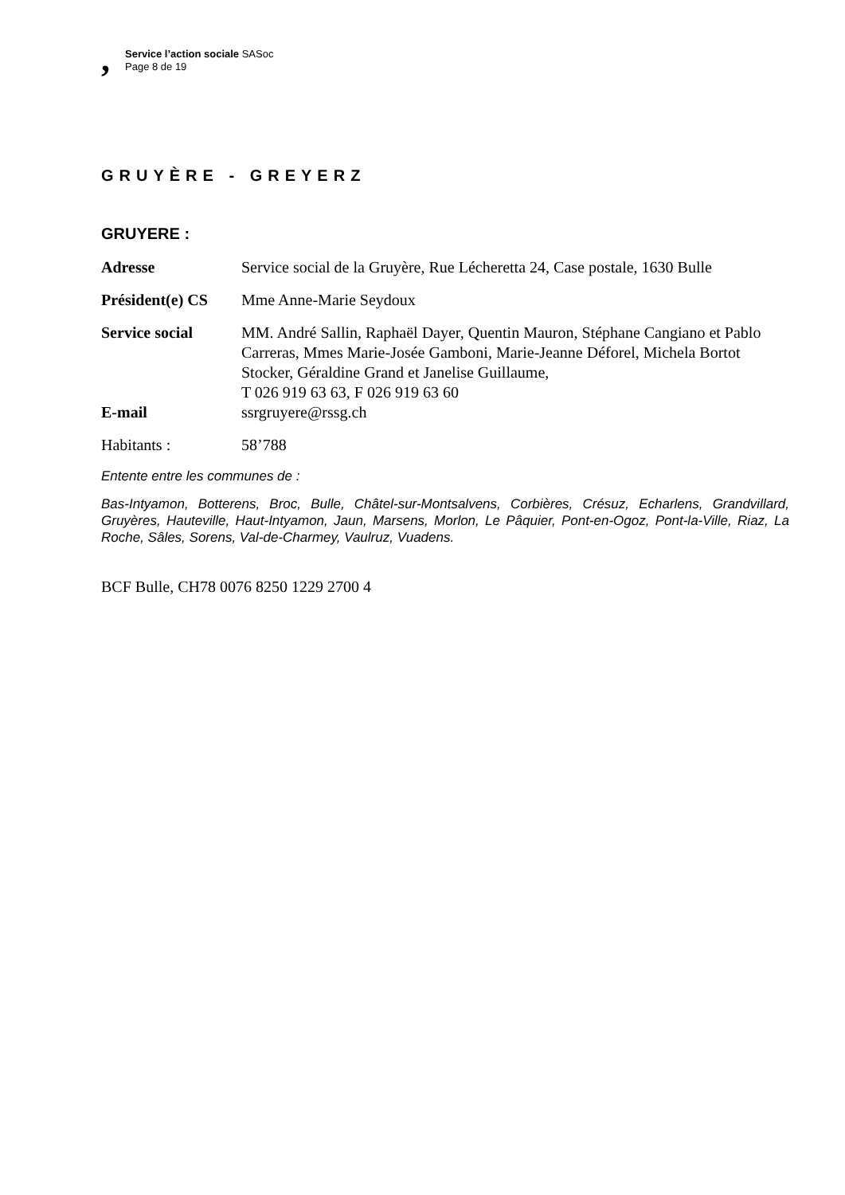,
Service l’action sociale SASoc
Page 8 de 19
GRUYÈRE - GREYERZ
GRUYERE :
Adresse Service social de la Gruyère, Rue Lécheretta 24, Case postale, 1630 Bulle
Président(e) CS
Mme Anne-Marie Seydoux
Service social MM. André Sallin, Raphaël Dayer, Quentin Mauron, Stéphane Cangiano et Pablo Carreras, Mmes Marie-Josée Gamboni, Marie-Jeanne Déforel, Michela Bortot Stocker, Géraldine Grand et Janelise Guillaume,
T 026 919 63 63, F 026 919 63 60
E-mail ssrgruyere@rssg.ch
Habitants : 58’788
Entente entre les communes de :
Bas-Intyamon, Botterens, Broc, Bulle, Châtel-sur-Montsalvens, Corbières, Crésuz, Echarlens, Grandvillard, Gruyères, Hauteville, Haut-Intyamon, Jaun, Marsens, Morlon, Le Pâquier, Pont-en-Ogoz, Pont-la-Ville, Riaz, La Roche, Sâles, Sorens, Val-de-Charmey, Vaulruz, Vuadens.
BCF Bulle, CH78 0076 8250 1229 2700 4